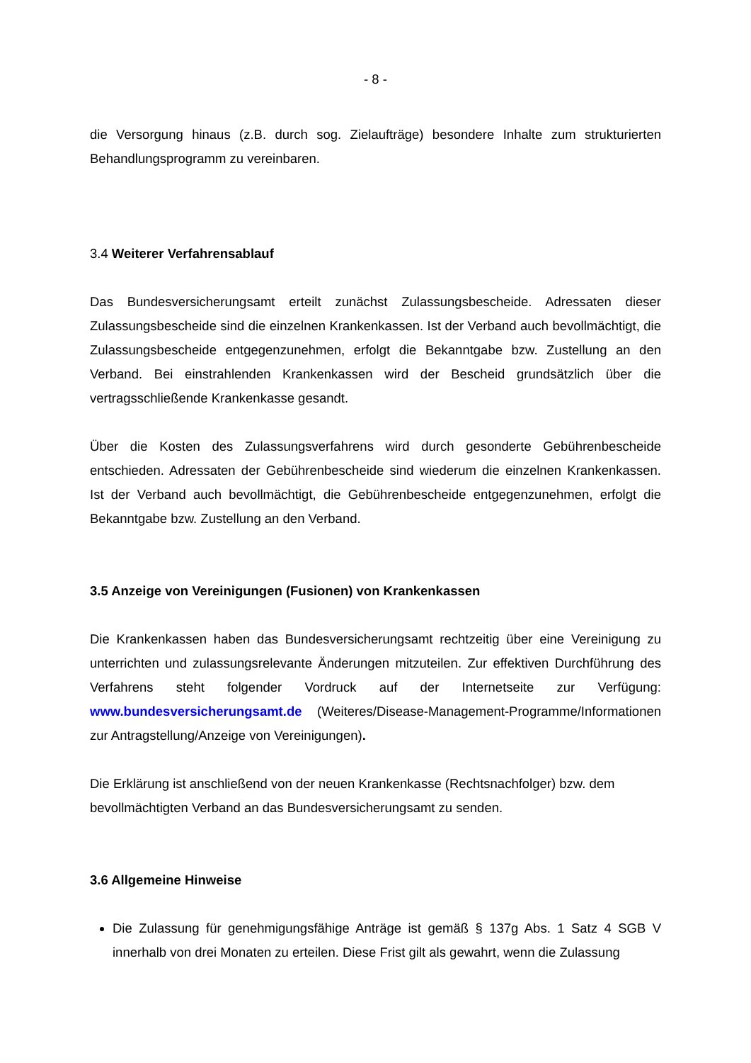- 8 -
die Versorgung hinaus (z.B. durch sog. Zielaufträge) besondere Inhalte zum strukturierten Behandlungsprogramm zu vereinbaren.
3.4 Weiterer Verfahrensablauf
Das Bundesversicherungsamt erteilt zunächst Zulassungsbescheide. Adressaten dieser Zulassungsbescheide sind die einzelnen Krankenkassen. Ist der Verband auch bevollmächtigt, die Zulassungsbescheide entgegenzunehmen, erfolgt die Bekanntgabe bzw. Zustellung an den Verband. Bei einstrahlenden Krankenkassen wird der Bescheid grundsätzlich über die vertragsschließende Krankenkasse gesandt.
Über die Kosten des Zulassungsverfahrens wird durch gesonderte Gebührenbescheide entschieden. Adressaten der Gebührenbescheide sind wiederum die einzelnen Krankenkassen. Ist der Verband auch bevollmächtigt, die Gebührenbescheide entgegenzunehmen, erfolgt die Bekanntgabe bzw. Zustellung an den Verband.
3.5 Anzeige von Vereinigungen (Fusionen) von Krankenkassen
Die Krankenkassen haben das Bundesversicherungsamt rechtzeitig über eine Vereinigung zu unterrichten und zulassungsrelevante Änderungen mitzuteilen. Zur effektiven Durchführung des Verfahrens steht folgender Vordruck auf der Internetseite zur Verfügung: www.bundesversicherungsamt.de (Weiteres/Disease-Management-Programme/Informationen zur Antragstellung/Anzeige von Vereinigungen).
Die Erklärung ist anschließend von der neuen Krankenkasse (Rechtsnachfolger) bzw. dem bevollmächtigten Verband an das Bundesversicherungsamt zu senden.
3.6 Allgemeine Hinweise
Die Zulassung für genehmigungsfähige Anträge ist gemäß § 137g Abs. 1 Satz 4 SGB V innerhalb von drei Monaten zu erteilen. Diese Frist gilt als gewahrt, wenn die Zulassung